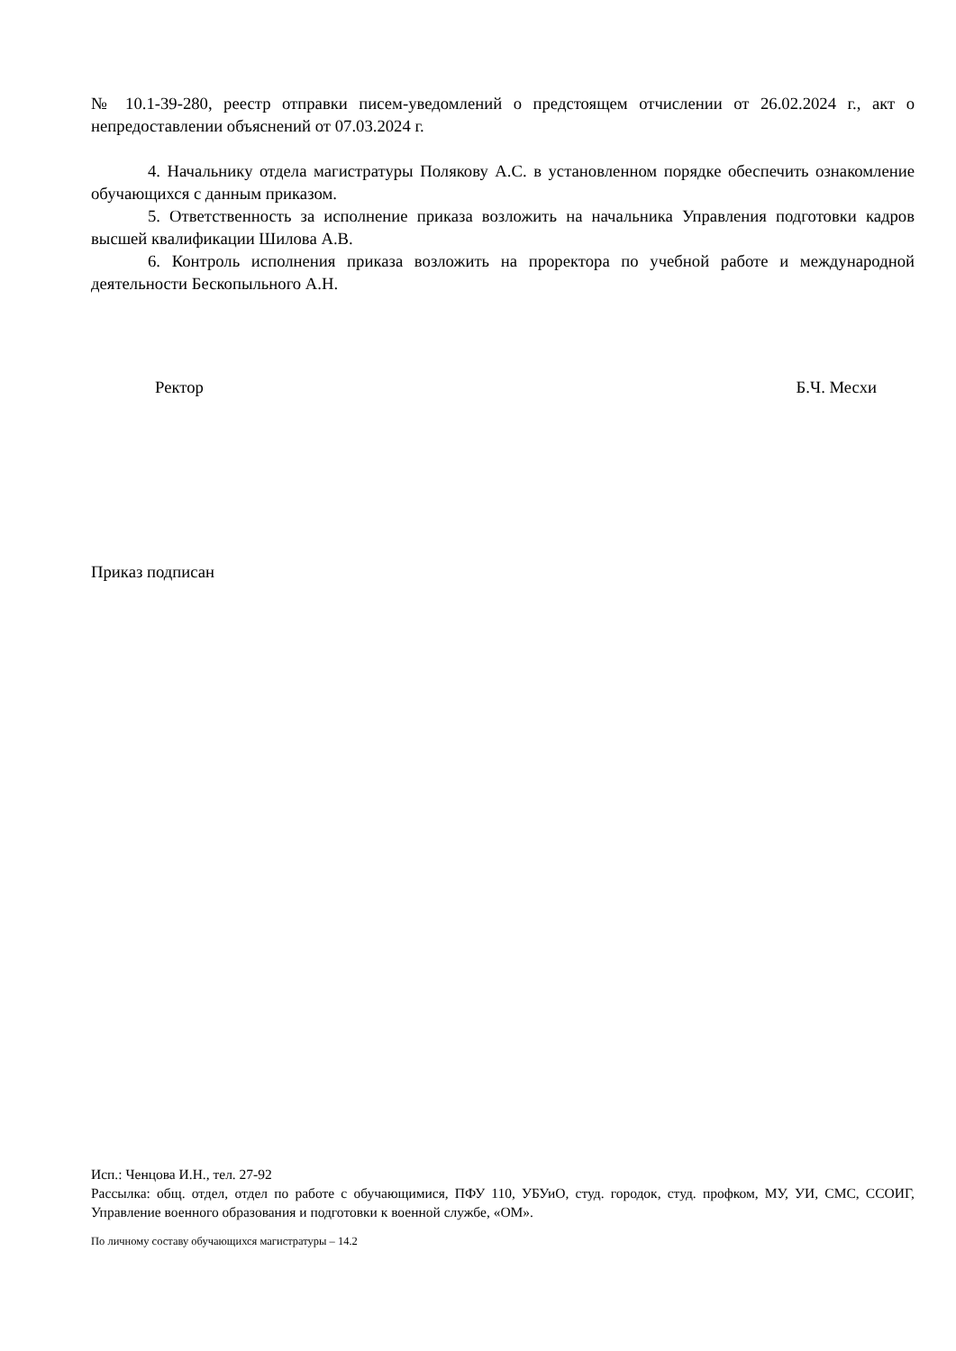№ 10.1-39-280, реестр отправки писем-уведомлений о предстоящем отчислении от 26.02.2024 г., акт о непредоставлении объяснений от 07.03.2024 г.
4. Начальнику отдела магистратуры Полякову А.С. в установленном порядке обеспечить ознакомление обучающихся с данным приказом.
5. Ответственность за исполнение приказа возложить на начальника Управления подготовки кадров высшей квалификации Шилова А.В.
6. Контроль исполнения приказа возложить на проректора по учебной работе и международной деятельности Бескопыльного А.Н.
Ректор Б.Ч. Месхи
Приказ подписан
Исп.: Ченцова И.Н., тел. 27-92
Рассылка: общ. отдел, отдел по работе с обучающимися, ПФУ 110, УБУиО, студ. городок, студ. профком, МУ, УИ, СМС, ССОИГ, Управление военного образования и подготовки к военной службе, «ОМ».
По личному составу обучающихся магистратуры – 14.2